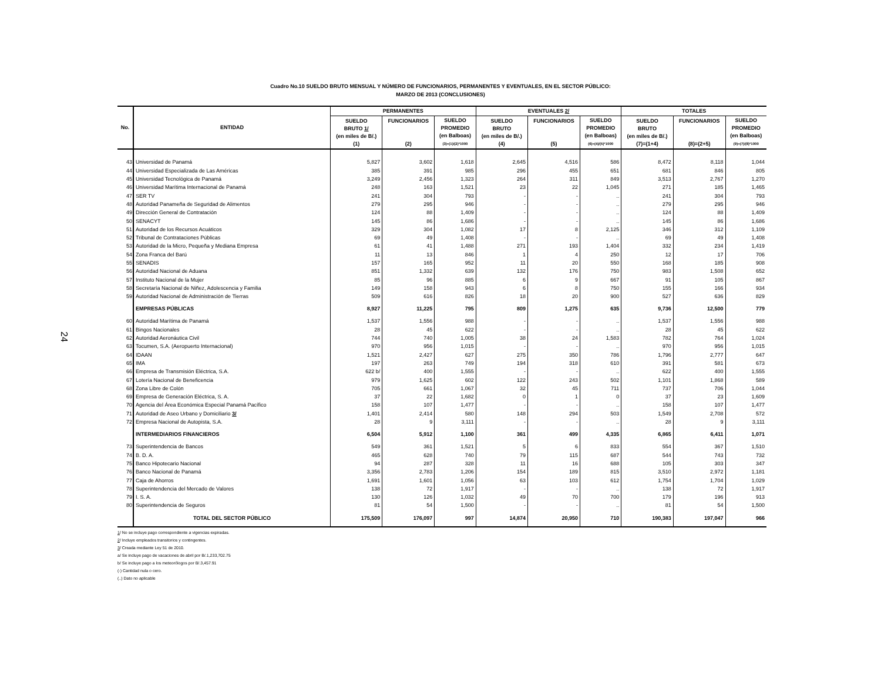24
Cuadro No.10 SUELDO BRUTO MENSUAL Y NÚMERO DE FUNCIONARIOS, PERMANENTES Y EVENTUALES, EN EL SECTOR PÚBLICO:
MARZO DE 2013 (CONCLUSIONES)
| No. | ENTIDAD | PERMANENTES | | | EVENTUALES 2/ | | | TOTALES | | |
| --- | --- | --- | --- | --- | --- | --- | --- | --- | --- | --- |
| | | SUELDO BRUTO 1/ (en miles de B/.) (1) | FUNCIONARIOS (2) | SUELDO PROMEDIO (en Balboas) (3)=(1)/(2)*1000 | SUELDO BRUTO (en miles de B/.) (4) | FUNCIONARIOS (5) | SUELDO PROMEDIO (en Balboas) (6)=(4)/(5)*1000 | SUELDO BRUTO (en miles de B/.) (7)=(1+4) | FUNCIONARIOS (8)=(2+5) | SUELDO PROMEDIO (en Balboas) (9)=(7)/(8)*1000 |
| 43 | Universidad de Panamá | 5,827 | 3,602 | 1,618 | 2,645 | 4,516 | 586 | 8,472 | 8,118 | 1,044 |
| 44 | Universidad Especializada de Las Américas | 385 | 391 | 985 | 296 | 455 | 651 | 681 | 846 | 805 |
| 45 | Universidad Tecnológica de Panamá | 3,249 | 2,456 | 1,323 | 264 | 311 | 849 | 3,513 | 2,767 | 1,270 |
| 46 | Universidad Marítima Internacional de Panamá | 248 | 163 | 1,521 | 23 | 22 | 1,045 | 271 | 185 | 1,465 |
| 47 | SER TV | 241 | 304 | 793 | - | - | .. | 241 | 304 | 793 |
| 48 | Autoridad Panameña de Seguridad de Alimentos | 279 | 295 | 946 | - | - | .. | 279 | 295 | 946 |
| 49 | Dirección General de Contratación | 124 | 88 | 1,409 | - | - | .. | 124 | 88 | 1,409 |
| 50 | SENACYT | 145 | 86 | 1,686 | - | - | .. | 145 | 86 | 1,686 |
| 51 | Autoridad de los Recursos Acuáticos | 329 | 304 | 1,082 | 17 | 8 | 2,125 | 346 | 312 | 1,109 |
| 52 | Tribunal de Contrataciones Públicas | 69 | 49 | 1,408 | - | - | .. | 69 | 49 | 1,408 |
| 53 | Autoridad de la Micro, Pequeña y Mediana Empresa | 61 | 41 | 1,488 | 271 | 193 | 1,404 | 332 | 234 | 1,419 |
| 54 | Zona Franca del Barú | 11 | 13 | 846 | 1 | 4 | 250 | 12 | 17 | 706 |
| 55 | SENADIS | 157 | 165 | 952 | 11 | 20 | 550 | 168 | 185 | 908 |
| 56 | Autoridad Nacional de Aduana | 851 | 1,332 | 639 | 132 | 176 | 750 | 983 | 1,508 | 652 |
| 57 | Instituto Nacional de la Mujer | 85 | 96 | 885 | 6 | 9 | 667 | 91 | 105 | 867 |
| 58 | Secretaría Nacional de Niñez, Adolescencia y Familia | 149 | 158 | 943 | 6 | 8 | 750 | 155 | 166 | 934 |
| 59 | Autoridad Nacional de Administración de Tierras | 509 | 616 | 826 | 18 | 20 | 900 | 527 | 636 | 829 |
| | EMPRESAS PÚBLICAS | 8,927 | 11,225 | 795 | 809 | 1,275 | 635 | 9,736 | 12,500 | 779 |
| 60 | Autoridad Marítima de Panamá | 1,537 | 1,556 | 988 | - | - | .. | 1,537 | 1,556 | 988 |
| 61 | Bingos Nacionales | 28 | 45 | 622 | - | - | .. | 28 | 45 | 622 |
| 62 | Autoridad Aeronáutica Civil | 744 | 740 | 1,005 | 38 | 24 | 1,583 | 782 | 764 | 1,024 |
| 63 | Tocumen, S.A. (Aeropuerto Internacional) | 970 | 956 | 1,015 | - | - | .. | 970 | 956 | 1,015 |
| 64 | IDAAN | 1,521 | 2,427 | 627 | 275 | 350 | 786 | 1,796 | 2,777 | 647 |
| 65 | IMA | 197 | 263 | 749 | 194 | 318 | 610 | 391 | 581 | 673 |
| 66 | Empresa de Transmisión Eléctrica, S.A. | 622 b/ | 400 | 1,555 | - | - | .. | 622 | 400 | 1,555 |
| 67 | Lotería Nacional de Beneficencia | 979 | 1,625 | 602 | 122 | 243 | 502 | 1,101 | 1,868 | 589 |
| 68 | Zona Libre de Colón | 705 | 661 | 1,067 | 32 | 45 | 711 | 737 | 706 | 1,044 |
| 69 | Empresa de Generación Eléctrica, S. A. | 37 | 22 | 1,682 | 0 | 1 | 0 | 37 | 23 | 1,609 |
| 70 | Agencia del Área Económica Especial Panamá Pacífico | 158 | 107 | 1,477 | - | - | .. | 158 | 107 | 1,477 |
| 71 | Autoridad de Aseo Urbano y Domiciliario 3/ | 1,401 | 2,414 | 580 | 148 | 294 | 503 | 1,549 | 2,708 | 572 |
| 72 | Empresa Nacional de Autopista, S.A. | 28 | 9 | 3,111 | - | - | .. | 28 | 9 | 3,111 |
| | INTERMEDIARIOS FINANCIEROS | 6,504 | 5,912 | 1,100 | 361 | 499 | 4,335 | 6,865 | 6,411 | 1,071 |
| 73 | Superintendencia de Bancos | 549 | 361 | 1,521 | 5 | 6 | 833 | 554 | 367 | 1,510 |
| 74 | B. D. A. | 465 | 628 | 740 | 79 | 115 | 687 | 544 | 743 | 732 |
| 75 | Banco Hipotecario Nacional | 94 | 287 | 328 | 11 | 16 | 688 | 105 | 303 | 347 |
| 76 | Banco Nacional de Panamá | 3,356 | 2,783 | 1,206 | 154 | 189 | 815 | 3,510 | 2,972 | 1,181 |
| 77 | Caja de Ahorros | 1,691 | 1,601 | 1,056 | 63 | 103 | 612 | 1,754 | 1,704 | 1,029 |
| 78 | Superintendencia del Mercado de Valores | 138 | 72 | 1,917 | - | - | .. | 138 | 72 | 1,917 |
| 79 | I. S. A. | 130 | 126 | 1,032 | 49 | 70 | 700 | 179 | 196 | 913 |
| 80 | Superintendencia de Seguros | 81 | 54 | 1,500 | - | - | .. | 81 | 54 | 1,500 |
| | TOTAL DEL SECTOR PÚBLICO | 175,509 | 176,097 | 997 | 14,874 | 20,950 | 710 | 190,383 | 197,047 | 966 |
1/ No se incluye pago correspondiente a vigencias expiradas.
2/ Incluye empleados transitorios y contingentes.
3/ Creada mediante Ley 51 de 2010.
a/ Se incluye pago de vacaciones de abril por B/.1,233,702.75
b/ Se incluye pago a los meteorólogos por B/.3,457.91
(-) Cantidad nula o cero.
(..) Dato no aplicable